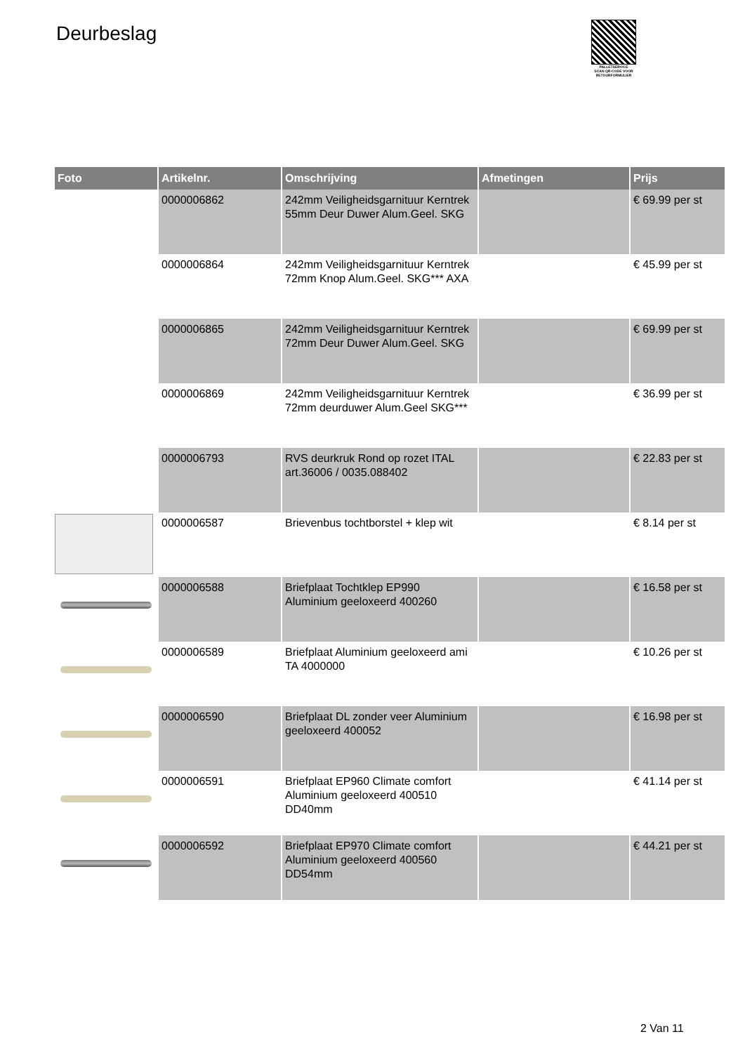Deurbeslag
PALLETSERVICE
SCAN QR-CODE VOOR RETOURFORMULIER
| Foto | Artikelnr. | Omschrijving | Afmetingen | Prijs |
| --- | --- | --- | --- | --- |
| | 0000006862 | 242mm Veiligheidsgarnituur Kerntrek 55mm Deur Duwer Alum.Geel. SKG | | € 69.99 per st |
| | 0000006864 | 242mm Veiligheidsgarnituur Kerntrek 72mm Knop Alum.Geel. SKG*** AXA | | € 45.99 per st |
| | 0000006865 | 242mm Veiligheidsgarnituur Kerntrek 72mm Deur Duwer Alum.Geel. SKG | | € 69.99 per st |
| | 0000006869 | 242mm Veiligheidsgarnituur Kerntrek 72mm deurduwer Alum.Geel SKG*** | | € 36.99 per st |
| | 0000006793 | RVS deurkruk Rond op rozet ITAL art.36006 / 0035.088402 | | € 22.83 per st |
| | 0000006587 | Brievenbus tochtborstel + klep wit | | € 8.14 per st |
| | 0000006588 | Briefplaat Tochtklep EP990 Aluminium geeloxeerd 400260 | | € 16.58 per st |
| | 0000006589 | Briefplaat Aluminium geeloxeerd ami TA 4000000 | | € 10.26 per st |
| | 0000006590 | Briefplaat DL zonder veer Aluminium geeloxeerd 400052 | | € 16.98 per st |
| | 0000006591 | Briefplaat EP960 Climate comfort Aluminium geeloxeerd 400510 DD40mm | | € 41.14 per st |
| | 0000006592 | Briefplaat EP970 Climate comfort Aluminium geeloxeerd 400560 DD54mm | | € 44.21 per st |
2 Van 11